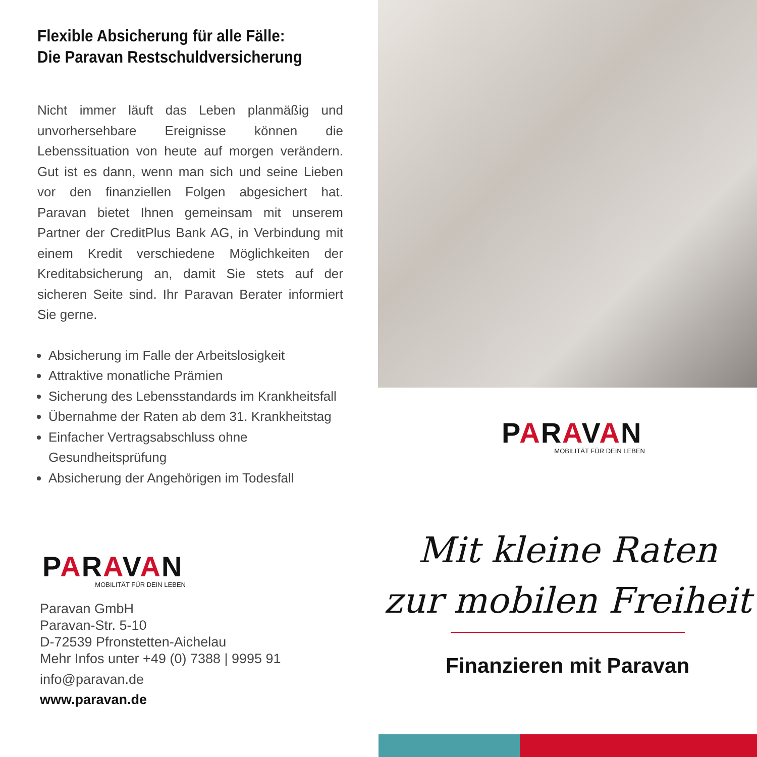Flexible Absicherung für alle Fälle:
Die Paravan Restschuldversicherung
Nicht immer läuft das Leben planmäßig und unvorhersehbare Ereignisse können die Lebenssituation von heute auf morgen verändern. Gut ist es dann, wenn man sich und seine Lieben vor den finanziellen Folgen abgesichert hat. Paravan bietet Ihnen gemeinsam mit unserem Partner der CreditPlus Bank AG, in Verbindung mit einem Kredit verschiedene Möglichkeiten der Kreditabsicherung an, damit Sie stets auf der sicheren Seite sind. Ihr Paravan Berater informiert Sie gerne.
Absicherung im Falle der Arbeitslosigkeit
Attraktive monatliche Prämien
Sicherung des Lebensstandards im Krankheitsfall
Übernahme der Raten ab dem 31. Krankheitstag
Einfacher Vertragsabschluss ohne Gesundheitsprüfung
Absicherung der Angehörigen im Todesfall
PARAVAN
MOBILITÄT FÜR DEIN LEBEN
PARAVAN
MOBILITÄT FÜR DEIN LEBEN
Paravan GmbH
Paravan-Str. 5-10
D-72539 Pfronstetten-Aichelau
Mehr Infos unter +49 (0) 7388 | 9995 91
info@paravan.de
www.paravan.de
Mit kleine Raten
zur mobilen Freiheit
Finanzieren mit Paravan